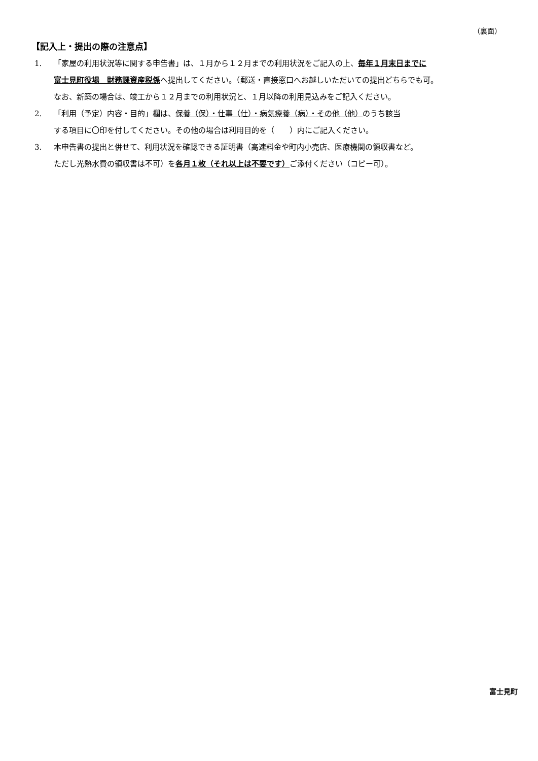（裏面）
【記入上・提出の際の注意点】
1. 「家屋の利用状況等に関する申告書」は、１月から１２月までの利用状況をご記入の上、毎年１月末日までに
富士見町役場　財務課資産税係へ提出してください。（郵送・直接窓口へお越しいただいての提出どちらでも可。
なお、新築の場合は、竣工から１２月までの利用状況と、１月以降の利用見込みをご記入ください。
2. 「利用（予定）内容・目的」欄は、保養（保）・仕事（仕）・病気療養（病）・その他（他）のうち該当
する項目に〇印を付してください。その他の場合は利用目的を（　　）内にご記入ください。
3. 本申告書の提出と併せて、利用状況を確認できる証明書（高速料金や町内小売店、医療機関の領収書など。
ただし光熱水費の領収書は不可）を各月１枚（それ以上は不要です）ご添付ください（コピー可）。
富士見町